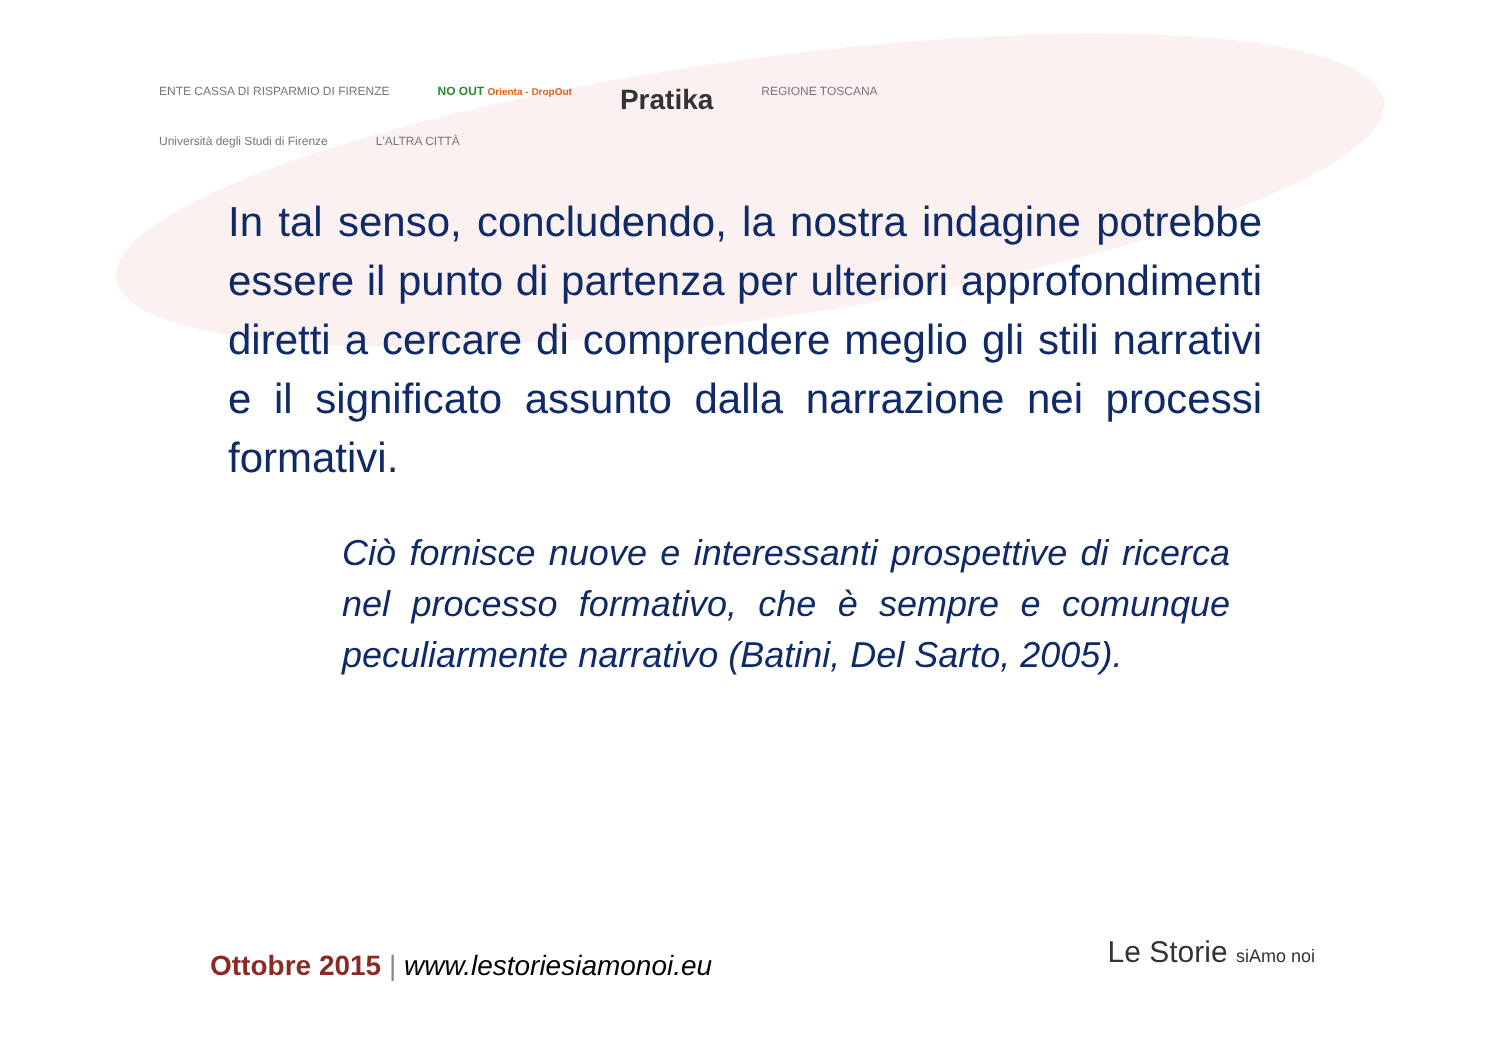ENTE CASSA DI RISPARMIO DI FIRENZE
NO OUT Orienta - DropOut
Pratika
REGIONE TOSCANA
Università degli Studi di Firenze
L'ALTRA CITTÀ
In tal senso, concludendo, la nostra indagine potrebbe essere il punto di partenza per ulteriori approfondimenti diretti a cercare di comprendere meglio gli stili narrativi e il significato assunto dalla narrazione nei processi formativi.
Ciò fornisce nuove e interessanti prospettive di ricerca nel processo formativo, che è sempre e comunque peculiarmente narrativo (Batini, Del Sarto, 2005).
Ottobre 2015 | www.lestoriesiamonoi.eu
Le Storie siAmo noi